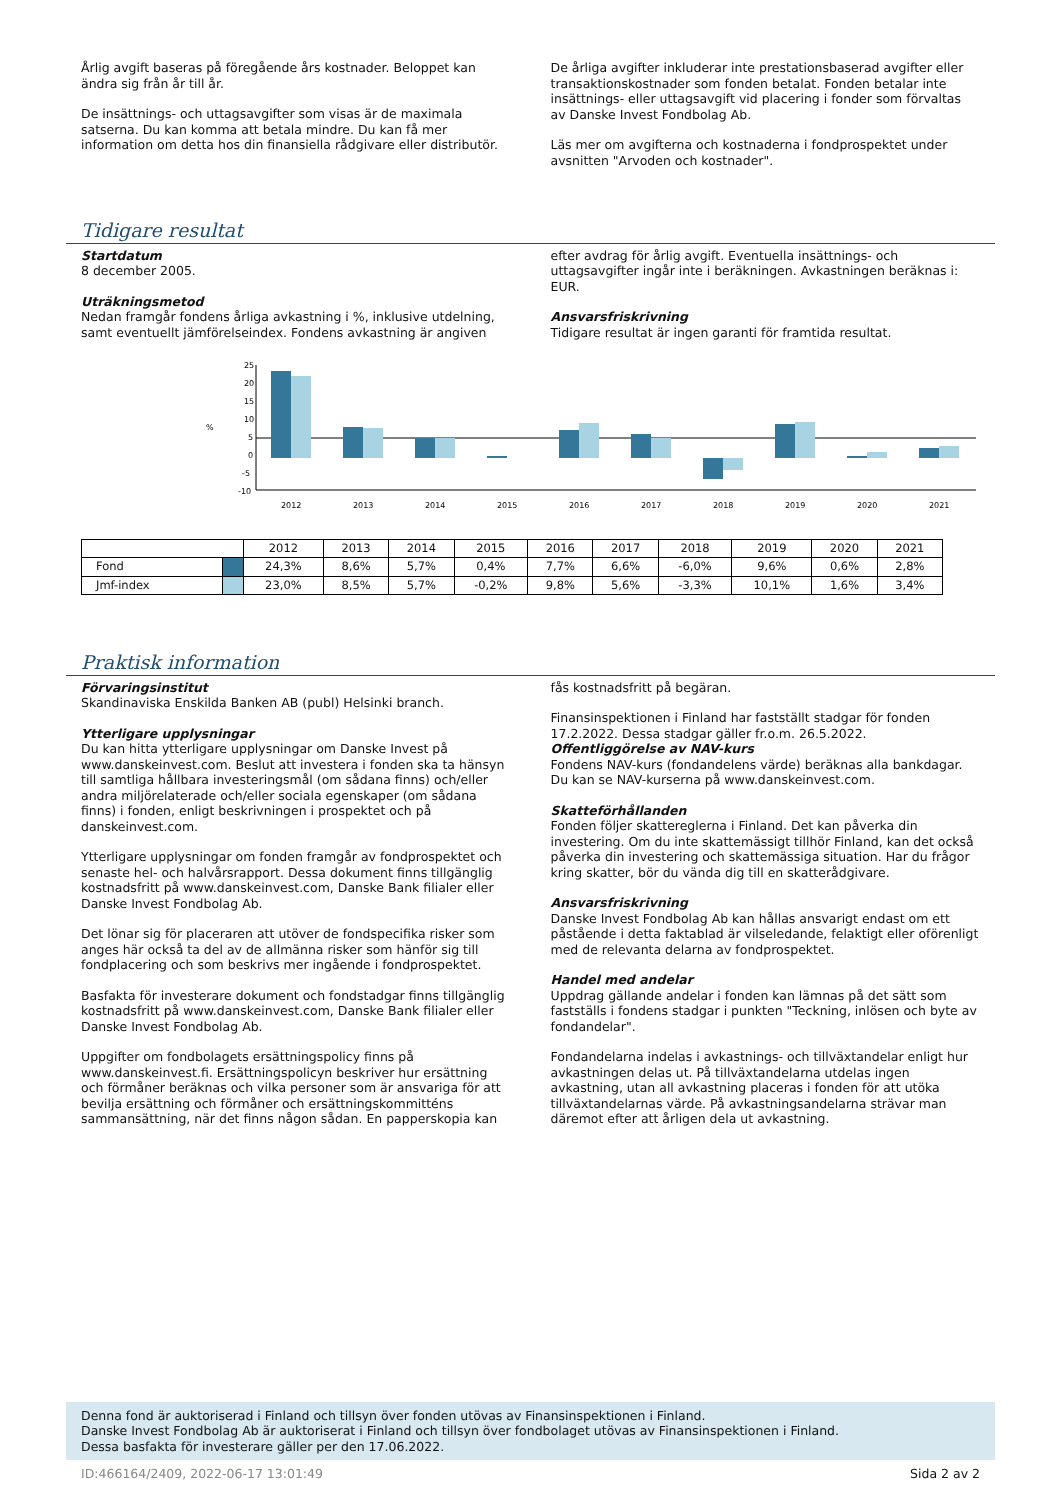Årlig avgift baseras på föregående års kostnader. Beloppet kan ändra sig från år till år.
De insättnings- och uttagsavgifter som visas är de maximala satserna. Du kan komma att betala mindre. Du kan få mer information om detta hos din finansiella rådgivare eller distributör.
De årliga avgifter inkluderar inte prestationsbaserad avgifter eller transaktionskostnader som fonden betalat. Fonden betalar inte insättnings- eller uttagsavgift vid placering i fonder som förvaltas av Danske Invest Fondbolag Ab.
Läs mer om avgifterna och kostnaderna i fondprospektet under avsnitten "Arvoden och kostnader".
Tidigare resultat
Startdatum
8 december 2005.
Uträkningsmetod
Nedan framgår fondens årliga avkastning i %, inklusive utdelning, samt eventuellt jämförelseindex. Fondens avkastning är angiven
efter avdrag för årlig avgift. Eventuella insättnings- och uttagsavgifter ingår inte i beräkningen. Avkastningen beräknas i: EUR.
Ansvarsfriskrivning
Tidigare resultat är ingen garanti för framtida resultat.
25
20
15
10
5
0
-5
-10
%
2012
2013
2014
2015
2016
2017
2018
2019
2020
2021
| | | 2012 | 2013 | 2014 | 2015 | 2016 | 2017 | 2018 | 2019 | 2020 | 2021 |
| Fond | | 24,3% | 8,6% | 5,7% | 0,4% | 7,7% | 6,6% | -6,0% | 9,6% | 0,6% | 2,8% |
| Jmf-index | | 23,0% | 8,5% | 5,7% | -0,2% | 9,8% | 5,6% | -3,3% | 10,1% | 1,6% | 3,4% |
Praktisk information
Förvaringsinstitut
Skandinaviska Enskilda Banken AB (publ) Helsinki branch.
Ytterligare upplysningar
Du kan hitta ytterligare upplysningar om Danske Invest på www.danskeinvest.com. Beslut att investera i fonden ska ta hänsyn till samtliga hållbara investeringsmål (om sådana finns) och/eller andra miljörelaterade och/eller sociala egenskaper (om sådana finns) i fonden, enligt beskrivningen i prospektet och på danskeinvest.com.
Ytterligare upplysningar om fonden framgår av fondprospektet och senaste hel- och halvårsrapport. Dessa dokument finns tillgänglig kostnadsfritt på www.danskeinvest.com, Danske Bank filialer eller Danske Invest Fondbolag Ab.
Det lönar sig för placeraren att utöver de fondspecifika risker som anges här också ta del av de allmänna risker som hänför sig till fondplacering och som beskrivs mer ingående i fondprospektet.
Basfakta för investerare dokument och fondstadgar finns tillgänglig kostnadsfritt på www.danskeinvest.com, Danske Bank filialer eller Danske Invest Fondbolag Ab.
Uppgifter om fondbolagets ersättningspolicy finns på www.danskeinvest.fi. Ersättningspolicyn beskriver hur ersättning och förmåner beräknas och vilka personer som är ansvariga för att bevilja ersättning och förmåner och ersättningskommitténs sammansättning, när det finns någon sådan. En papperskopia kan
fås kostnadsfritt på begäran.
Finansinspektionen i Finland har fastställt stadgar för fonden 17.2.2022. Dessa stadgar gäller fr.o.m. 26.5.2022.
Offentliggörelse av NAV-kurs
Fondens NAV-kurs (fondandelens värde) beräknas alla bankdagar. Du kan se NAV-kurserna på www.danskeinvest.com.
Skatteförhållanden
Fonden följer skattereglerna i Finland. Det kan påverka din investering. Om du inte skattemässigt tillhör Finland, kan det också påverka din investering och skattemässiga situation. Har du frågor kring skatter, bör du vända dig till en skatterådgivare.
Ansvarsfriskrivning
Danske Invest Fondbolag Ab kan hållas ansvarigt endast om ett påstående i detta faktablad är vilseledande, felaktigt eller oförenligt med de relevanta delarna av fondprospektet.
Handel med andelar
Uppdrag gällande andelar i fonden kan lämnas på det sätt som fastställs i fondens stadgar i punkten "Teckning, inlösen och byte av fondandelar".
Fondandelarna indelas i avkastnings- och tillväxtandelar enligt hur avkastningen delas ut. På tillväxtandelarna utdelas ingen avkastning, utan all avkastning placeras i fonden för att utöka tillväxtandelarnas värde. På avkastningsandelarna strävar man däremot efter att årligen dela ut avkastning.
Denna fond är auktoriserad i Finland och tillsyn över fonden utövas av Finansinspektionen i Finland.
Danske Invest Fondbolag Ab är auktoriserat i Finland och tillsyn över fondbolaget utövas av Finansinspektionen i Finland.
Dessa basfakta för investerare gäller per den 17.06.2022.
ID:466164/2409, 2022-06-17 13:01:49 Sida 2 av 2